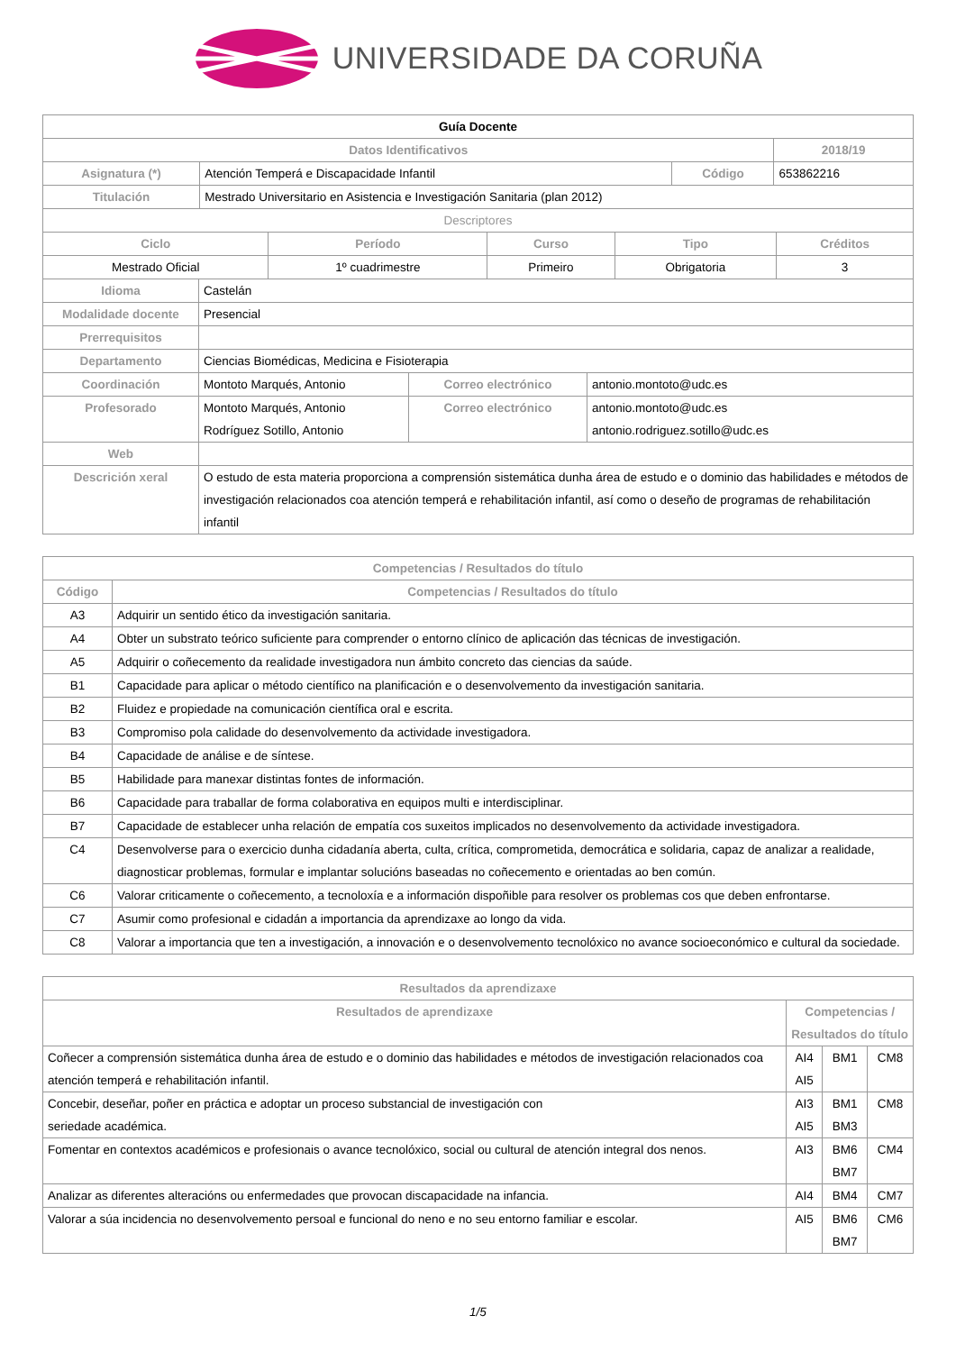UNIVERSIDADE DA CORUÑA
| Guía Docente | | | |
| Datos Identificativos | | | 2018/19 |
| Asignatura (*) | Atención Temperá e Discapacidade Infantil | Código | 653862216 |
| Titulación | Mestrado Universitario en Asistencia e Investigación Sanitaria (plan 2012) | | |
| Descriptores | | | |
| Ciclo | Período | Curso | Tipo | Créditos |
| --- | --- | --- | --- | --- |
| Mestrado Oficial | 1º cuadrimestre | Primeiro | Obrigatoria | 3 |
| Idioma | Castelán | | |
| Modalidade docente | Presencial | | |
| Prerrequisitos | | | |
| Departamento | Ciencias Biomédicas, Medicina e Fisioterapia | | |
| Coordinación | Montoto Marqués, Antonio | Correo electrónico | antonio.montoto@udc.es |
| Profesorado | Montoto Marqués, Antonio Rodríguez Sotillo, Antonio | Correo electrónico | antonio.montoto@udc.es antonio.rodriguez.sotillo@udc.es |
| Web | | | |
| Descrición xeral | O estudo de esta materia proporciona a comprensión sistemática dunha área de estudo e o dominio das habilidades e métodos de investigación relacionados coa atención temperá e rehabilitación infantil, así como o deseño de programas de rehabilitación infantil | | |
| Competencias / Resultados do título | |
| --- | --- |
| Código | Competencias / Resultados do título |
| A3 | Adquirir un sentido ético da investigación sanitaria. |
| A4 | Obter un substrato teórico suficiente para comprender o entorno clínico de aplicación das técnicas de investigación. |
| A5 | Adquirir o coñecemento da realidade investigadora nun ámbito concreto das ciencias da saúde. |
| B1 | Capacidade para aplicar o método científico na planificación e o desenvolvemento da investigación sanitaria. |
| B2 | Fluidez e propiedade na comunicación científica oral e escrita. |
| B3 | Compromiso pola calidade do desenvolvemento da actividade investigadora. |
| B4 | Capacidade de análise e de síntese. |
| B5 | Habilidade para manexar distintas fontes de información. |
| B6 | Capacidade para traballar de forma colaborativa en equipos multi e interdisciplinar. |
| B7 | Capacidade de establecer unha relación de empatía cos suxeitos implicados no desenvolvemento da actividade investigadora. |
| C4 | Desenvolverse para o exercicio dunha cidadanía aberta, culta, crítica, comprometida, democrática e solidaria, capaz de analizar a realidade, diagnosticar problemas, formular e implantar solucións baseadas no coñecemento e orientadas ao ben común. |
| C6 | Valorar criticamente o coñecemento, a tecnoloxía e a información dispoñible para resolver os problemas cos que deben enfrontarse. |
| C7 | Asumir como profesional e cidadán a importancia da aprendizaxe ao longo da vida. |
| C8 | Valorar a importancia que ten a investigación, a innovación e o desenvolvemento tecnolóxico no avance socioeconómico e cultural da sociedade. |
| Resultados da aprendizaxe | | | |
| --- | --- | --- | --- |
| Resultados de aprendizaxe | Competencias / Resultados do título | | |
| Coñecer a comprensión sistemática dunha área de estudo e o dominio das habilidades e métodos de investigación relacionados coa atención temperá e rehabilitación infantil. | AI4 AI5 | BM1 | CM8 |
| Concebir, deseñar, poñer en práctica e adoptar un proceso substancial de investigación con seriedade académica. | AI3 AI5 | BM1 BM3 | CM8 |
| Fomentar en contextos académicos e profesionais o avance tecnolóxico, social ou cultural de atención integral dos nenos. | AI3 | BM6 BM7 | CM4 |
| Analizar as diferentes alteracións ou enfermedades que provocan discapacidade na infancia. | AI4 | BM4 | CM7 |
| Valorar a súa incidencia no desenvolvemento persoal e funcional do neno e no seu entorno familiar e escolar. | AI5 | BM6 BM7 | CM6 |
1/5